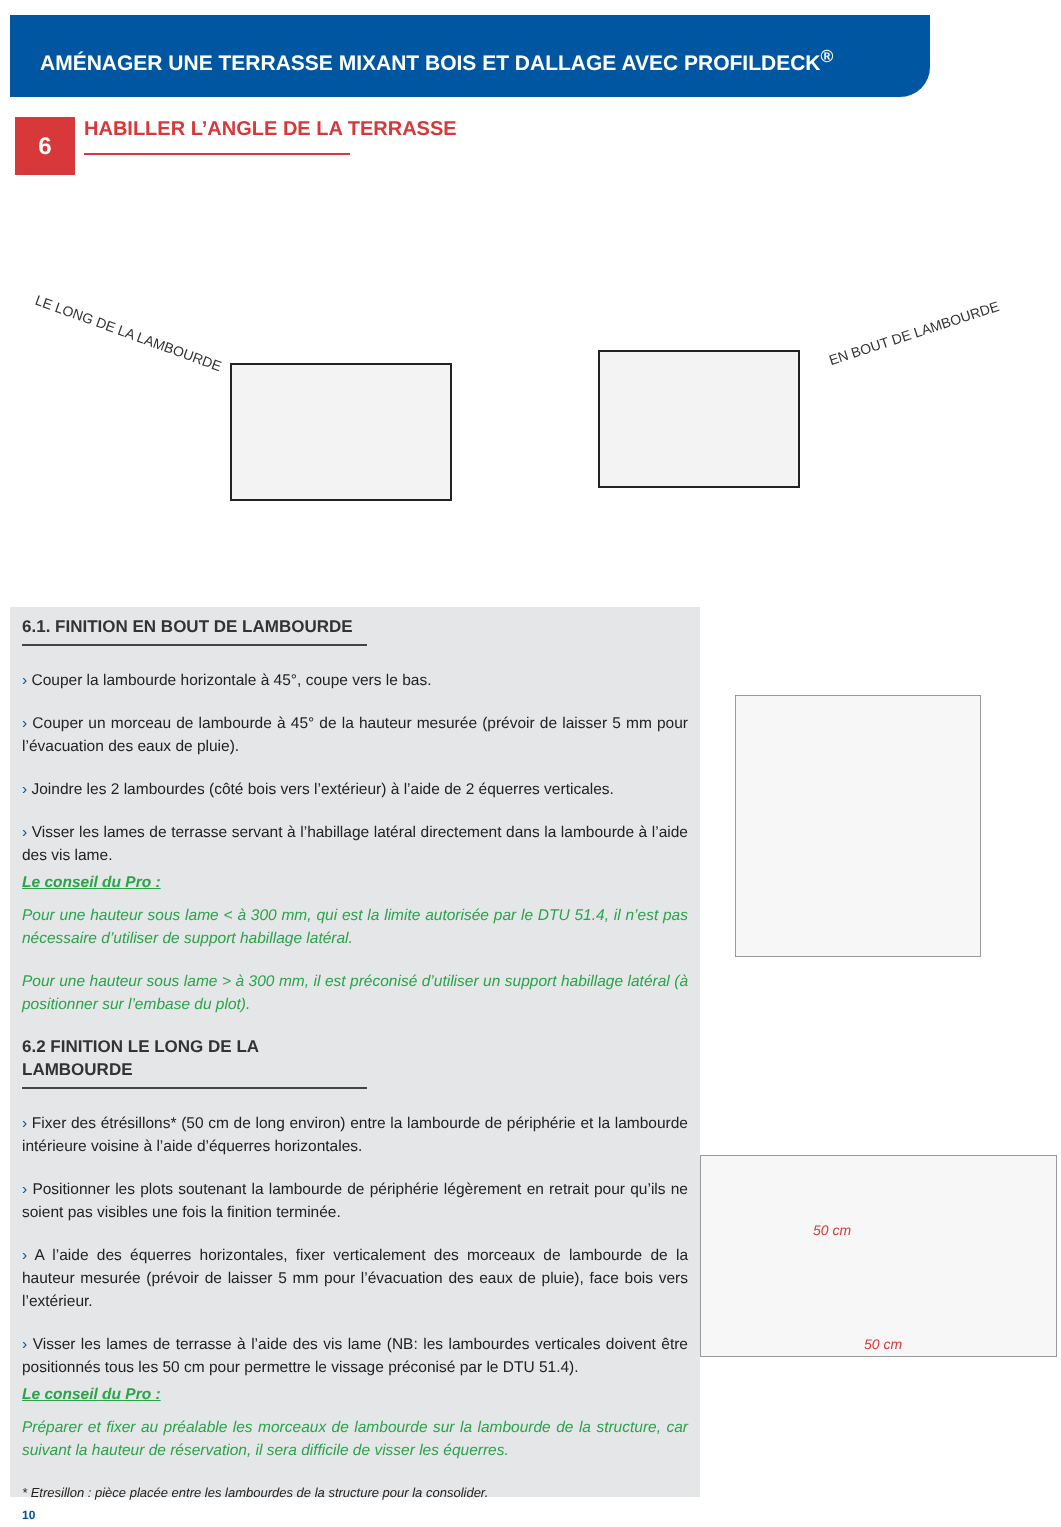AMÉNAGER UNE TERRASSE MIXANT BOIS ET DALLAGE AVEC PROFILDECK<sup>®</sup>
6
HABILLER L’ANGLE DE LA TERRASSE
LE LONG DE LA LAMBOURDE EN BOUT DE LAMBOURDE
6.1. FINITION EN BOUT DE LAMBOURDE
› Couper la lambourde horizontale à 45°, coupe vers le bas.
› Couper un morceau de lambourde à 45° de la hauteur mesurée (prévoir de laisser 5 mm pour l’évacuation des eaux de pluie).
› Joindre les 2 lambourdes (côté bois vers l’extérieur) à l’aide de 2 équerres verticales.
› Visser les lames de terrasse servant à l’habillage latéral directement dans la lambourde à l’aide des vis lame.
Le conseil du Pro :
Pour une hauteur sous lame < à 300 mm, qui est la limite autorisée par le DTU 51.4, il n’est pas nécessaire d’utiliser de support habillage latéral.
Pour une hauteur sous lame > à 300 mm, il est préconisé d’utiliser un support habillage latéral (à positionner sur l’embase du plot).
6.2 FINITION LE LONG DE LA LAMBOURDE
› Fixer des étrésillons* (50 cm de long environ) entre la lambourde de périphérie et la lambourde intérieure voisine à l’aide d’équerres horizontales.
› Positionner les plots soutenant la lambourde de périphérie légèrement en retrait pour qu’ils ne soient pas visibles une fois la finition terminée.
› A l’aide des équerres horizontales, fixer verticalement des morceaux de lambourde de la hauteur mesurée (prévoir de laisser 5 mm pour l’évacuation des eaux de pluie), face bois vers l’extérieur.
› Visser les lames de terrasse à l’aide des vis lame (NB: les lambourdes verticales doivent être positionnés tous les 50 cm pour permettre le vissage préconisé par le DTU 51.4).
Le conseil du Pro :
Préparer et fixer au préalable les morceaux de lambourde sur la lambourde de la structure, car suivant la hauteur de réservation, il sera difficile de visser les équerres.
* Etresillon : pièce placée entre les lambourdes de la structure pour la consolider.
10
50 cm
50 cm